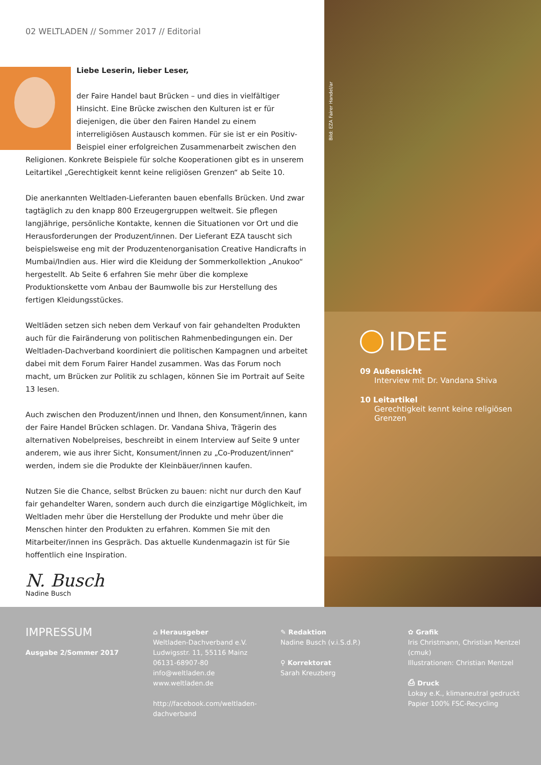02 WELTLADEN // Sommer 2017 // Editorial
Liebe Leserin, lieber Leser,
der Faire Handel baut Brücken – und dies in vielfältiger Hinsicht. Eine Brücke zwischen den Kulturen ist er für diejenigen, die über den Fairen Handel zu einem interreligiösen Austausch kommen. Für sie ist er ein Positiv-Beispiel einer erfolgreichen Zusammenarbeit zwischen den Religionen. Konkrete Beispiele für solche Kooperationen gibt es in unserem Leitartikel „Gerechtigkeit kennt keine religiösen Grenzen“ ab Seite 10.
Die anerkannten Weltladen-Lieferanten bauen ebenfalls Brücken. Und zwar tagtäglich zu den knapp 800 Erzeugergruppen weltweit. Sie pflegen langjährige, persönliche Kontakte, kennen die Situationen vor Ort und die Herausforderungen der Produzent/innen. Der Lieferant EZA tauscht sich beispielsweise eng mit der Produzentenorganisation Creative Handicrafts in Mumbai/Indien aus. Hier wird die Kleidung der Sommerkollektion „Anukoo“ hergestellt. Ab Seite 6 erfahren Sie mehr über die komplexe Produktionskette vom Anbau der Baumwolle bis zur Herstellung des fertigen Kleidungsstückes.
Weltläden setzen sich neben dem Verkauf von fair gehandelten Produkten auch für die Fairänderung von politischen Rahmenbedingungen ein. Der Weltladen-Dachverband koordiniert die politischen Kampagnen und arbeitet dabei mit dem Forum Fairer Handel zusammen. Was das Forum noch macht, um Brücken zur Politik zu schlagen, können Sie im Portrait auf Seite 13 lesen.
Auch zwischen den Produzent/innen und Ihnen, den Konsument/innen, kann der Faire Handel Brücken schlagen. Dr. Vandana Shiva, Trägerin des alternativen Nobelpreises, beschreibt in einem Interview auf Seite 9 unter anderem, wie aus ihrer Sicht, Konsument/innen zu „Co-Produzent/innen“ werden, indem sie die Produkte der Kleinbäuer/innen kaufen.
Nutzen Sie die Chance, selbst Brücken zu bauen: nicht nur durch den Kauf fair gehandelter Waren, sondern auch durch die einzigartige Möglichkeit, im Weltladen mehr über die Herstellung der Produkte und mehr über die Menschen hinter den Produkten zu erfahren. Kommen Sie mit den Mitarbeiter/innen ins Gespräch. Das aktuelle Kundenmagazin ist für Sie hoffentlich eine Inspiration.
N. Busch
Nadine Busch
Bild: EZA Fairer Handel/ar
IDEE
09 Außensicht
Interview mit Dr. Vandana Shiva
10 Leitartikel
Gerechtigkeit kennt keine religiösen Grenzen
IMPRESSUM
Ausgabe 2/Sommer 2017
⌂ Herausgeber
Weltladen-Dachverband e.V.
Ludwigsstr. 11, 55116 Mainz
06131-68907-80
info@weltladen.de
www.weltladen.de
http://facebook.com/weltladen-
dachverband
✎ Redaktion
Nadine Busch (v.i.S.d.P.)
⚲ Korrektorat
Sarah Kreuzberg
✿ Grafik
Iris Christmann, Christian Mentzel (cmuk)
Illustrationen: Christian Mentzel
⎙ Druck
Lokay e.K., klimaneutral gedruckt
Papier 100% FSC-Recycling